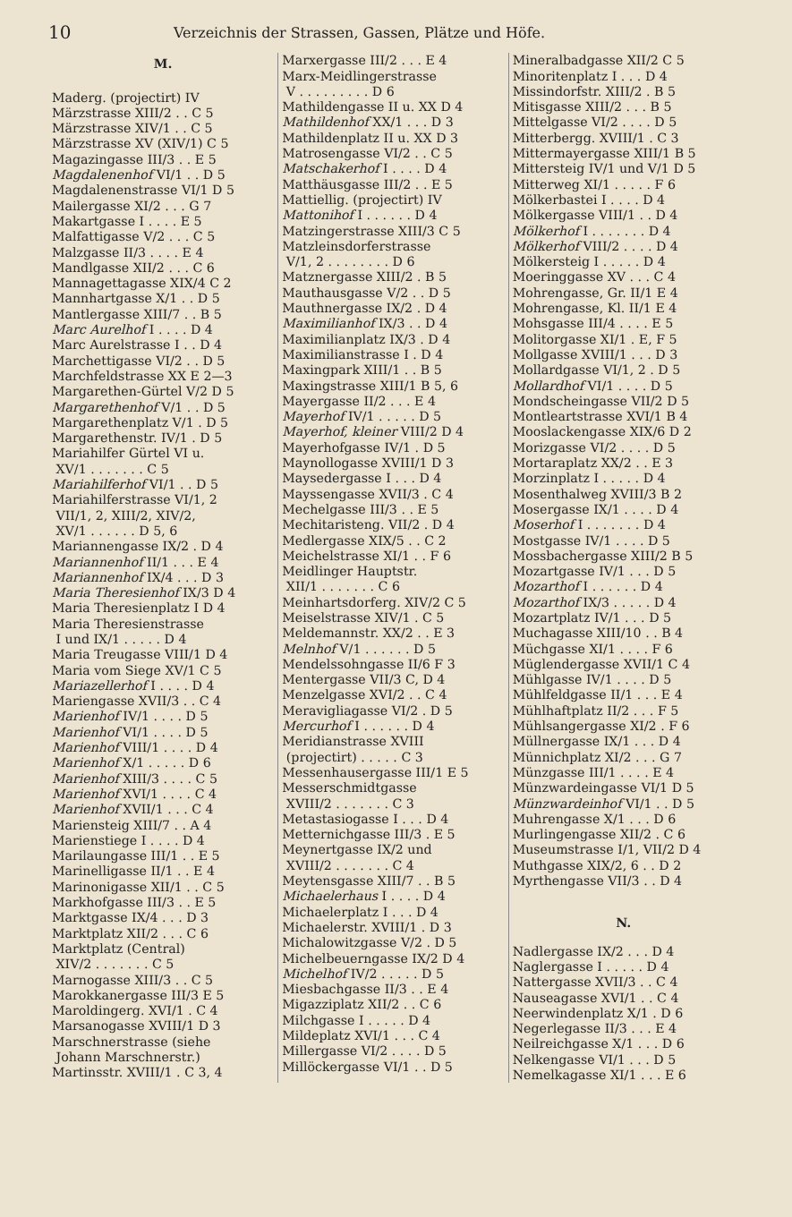10 Verzeichnis der Strassen, Gassen, Plätze und Höfe.
M.
Maderg. (projectirt) IV
Märzstrasse XIII/2 . . C 5
Märzstrasse XIV/1 . . C 5
Märzstrasse XV (XIV/1) C 5
Magazingasse III/3 . . E 5
Magdalenenhof VI/1 . . D 5
Magdalenenstrasse VI/1 D 5
Mailergasse XI/2 . . . G 7
Makartgasse I . . . . E 5
Malfattigasse V/2 . . . C 5
Malzgasse II/3 . . . . E 4
Mandlgasse XII/2 . . . C 6
Mannagettagasse XIX/4 C 2
Mannhartgasse X/1 . . D 5
Mantlergasse XIII/7 . . B 5
Marc Aurelhof I . . . . D 4
Marc Aurelstrasse I . . D 4
Marchettigasse VI/2 . . D 5
Marchfeldstrasse XX E 2—3
Margarethen-Gürtel V/2 D 5
Margarethenhof V/1 . . D 5
Margarethenplatz V/1 . D 5
Margarethenstr. IV/1 . D 5
Mariahilfer Gürtel VI u.
XV/1 . . . . . . . C 5
Mariahilferhof VI/1 . . D 5
Mariahilferstrasse VI/1, 2
VII/1, 2, XIII/2, XIV/2,
XV/1 . . . . . . D 5, 6
Mariannengasse IX/2 . D 4
Mariannenhof II/1 . . . E 4
Mariannenhof IX/4 . . . D 3
Maria Theresienhof IX/3 D 4
Maria Theresienplatz I D 4
Maria Theresienstrasse
I und IX/1 . . . . . D 4
Maria Treugasse VIII/1 D 4
Maria vom Siege XV/1 C 5
Mariazellerhof I . . . . D 4
Mariengasse XVII/3 . . C 4
Marienhof IV/1 . . . . D 5
Marienhof VI/1 . . . . D 5
Marienhof VIII/1 . . . . D 4
Marienhof X/1 . . . . . D 6
Marienhof XIII/3 . . . . C 5
Marienhof XVI/1 . . . . C 4
Marienhof XVII/1 . . . C 4
Mariensteig XIII/7 . . A 4
Marienstiege I . . . . D 4
Marilaungasse III/1 . . E 5
Marinelligasse II/1 . . E 4
Marinonigasse XII/1 . . C 5
Markhofgasse III/3 . . E 5
Marktgasse IX/4 . . . D 3
Marktplatz XII/2 . . . C 6
Marktplatz (Central)
XIV/2 . . . . . . . C 5
Marnogasse XIII/3 . . C 5
Marokkanergasse III/3 E 5
Maroldingerg. XVI/1 . C 4
Marsanogasse XVIII/1 D 3
Marschnerstrasse (siehe
Johann Marschnerstr.)
Martinsstr. XVIII/1 . C 3, 4
Marxergasse III/2 . . . E 4
Marx-Meidlingerstrasse
V . . . . . . . . . D 6
Mathildengasse II u. XX D 4
Mathildenhof XX/1 . . . D 3
Mathildenplatz II u. XX D 3
Matrosengasse VI/2 . . C 5
Matschakerhof I . . . . D 4
Matthäusgasse III/2 . . E 5
Mattiellig. (projectirt) IV
Mattonihof I . . . . . . D 4
Matzingerstrasse XIII/3 C 5
Matzleinsdorferstrasse
V/1, 2 . . . . . . . . D 6
Matznergasse XIII/2 . B 5
Mauthausgasse V/2 . . D 5
Mauthnergasse IX/2 . D 4
Maximilianhof IX/3 . . D 4
Maximilianplatz IX/3 . D 4
Maximilianstrasse I . D 4
Maxingpark XIII/1 . . B 5
Maxingstrasse XIII/1 B 5, 6
Mayergasse II/2 . . . E 4
Mayerhof IV/1 . . . . . D 5
Mayerhof, kleiner VIII/2 D 4
Mayerhofgasse IV/1 . D 5
Maynollogasse XVIII/1 D 3
Maysedergasse I . . . D 4
Mayssengasse XVII/3 . C 4
Mechelgasse III/3 . . E 5
Mechitaristeng. VII/2 . D 4
Medlergasse XIX/5 . . C 2
Meichelstrasse XI/1 . . F 6
Meidlinger Hauptstr.
XII/1 . . . . . . . C 6
Meinhartsdorferg. XIV/2 C 5
Meiselstrasse XIV/1 . C 5
Meldemannstr. XX/2 . . E 3
Melnhof V/1 . . . . . . D 5
Mendelssohngasse II/6 F 3
Mentergasse VII/3 C, D 4
Menzelgasse XVI/2 . . C 4
Meravigliagasse VI/2 . D 5
Mercurhof I . . . . . . D 4
Meridianstrasse XVIII
(projectirt) . . . . . C 3
Messenhausergasse III/1 E 5
Messerschmidtgasse
XVIII/2 . . . . . . . C 3
Metastasiogasse I . . . D 4
Metternichgasse III/3 . E 5
Meynertgasse IX/2 und
XVIII/2 . . . . . . . C 4
Meytensgasse XIII/7 . . B 5
Michaelerhaus I . . . . D 4
Michaelerplatz I . . . D 4
Michaelerstr. XVIII/1 . D 3
Michalowitzgasse V/2 . D 5
Michelbeuerngasse IX/2 D 4
Michelhof IV/2 . . . . . D 5
Miesbachgasse II/3 . . E 4
Migazziplatz XII/2 . . C 6
Milchgasse I . . . . . D 4
Mildeplatz XVI/1 . . . C 4
Millergasse VI/2 . . . . D 5
Millöckergasse VI/1 . . D 5
Mineralbadgasse XII/2 C 5
Minoritenplatz I . . . D 4
Missindorfstr. XIII/2 . B 5
Mitisgasse XIII/2 . . . B 5
Mittelgasse VI/2 . . . . D 5
Mitterbergg. XVIII/1 . C 3
Mittermayergasse XIII/1 B 5
Mittersteig IV/1 und V/1 D 5
Mitterweg XI/1 . . . . . F 6
Mölkerbastei I . . . . D 4
Mölkergasse VIII/1 . . D 4
Mölkerhof I . . . . . . . D 4
Mölkerhof VIII/2 . . . . D 4
Mölkersteig I . . . . . D 4
Moeringgasse XV . . . C 4
Mohrengasse, Gr. II/1 E 4
Mohrengasse, Kl. II/1 E 4
Mohsgasse III/4 . . . . E 5
Molitorgasse XI/1 . E, F 5
Mollgasse XVIII/1 . . . D 3
Mollardgasse VI/1, 2 . D 5
Mollardhof VI/1 . . . . D 5
Mondscheingasse VII/2 D 5
Montleartstrasse XVI/1 B 4
Mooslackengasse XIX/6 D 2
Morizgasse VI/2 . . . . D 5
Mortaraplatz XX/2 . . E 3
Morzinplatz I . . . . . D 4
Mosenthalweg XVIII/3 B 2
Mosergasse IX/1 . . . . D 4
Moserhof I . . . . . . . D 4
Mostgasse IV/1 . . . . D 5
Mossbachergasse XIII/2 B 5
Mozartgasse IV/1 . . . D 5
Mozarthof I . . . . . . D 4
Mozarthof IX/3 . . . . . D 4
Mozartplatz IV/1 . . . D 5
Muchagasse XIII/10 . . B 4
Müchgasse XI/1 . . . . F 6
Müglendergasse XVII/1 C 4
Mühlgasse IV/1 . . . . D 5
Mühlfeldgasse II/1 . . . E 4
Mühlhaftplatz II/2 . . . F 5
Mühlsangergasse XI/2 . F 6
Müllnergasse IX/1 . . . D 4
Münnichplatz XI/2 . . . G 7
Münzgasse III/1 . . . . E 4
Münzwardeingasse VI/1 D 5
Münzwardeinhof VI/1 . . D 5
Muhrengasse X/1 . . . D 6
Murlingengasse XII/2 . C 6
Museumstrasse I/1, VII/2 D 4
Muthgasse XIX/2, 6 . . D 2
Myrthengasse VII/3 . . D 4
N.
Nadlergasse IX/2 . . . D 4
Naglergasse I . . . . . D 4
Nattergasse XVII/3 . . C 4
Nauseagasse XVI/1 . . C 4
Neerwindenplatz X/1 . D 6
Negerlegasse II/3 . . . E 4
Neilreichgasse X/1 . . . D 6
Nelkengasse VI/1 . . . D 5
Nemelkagasse XI/1 . . . E 6